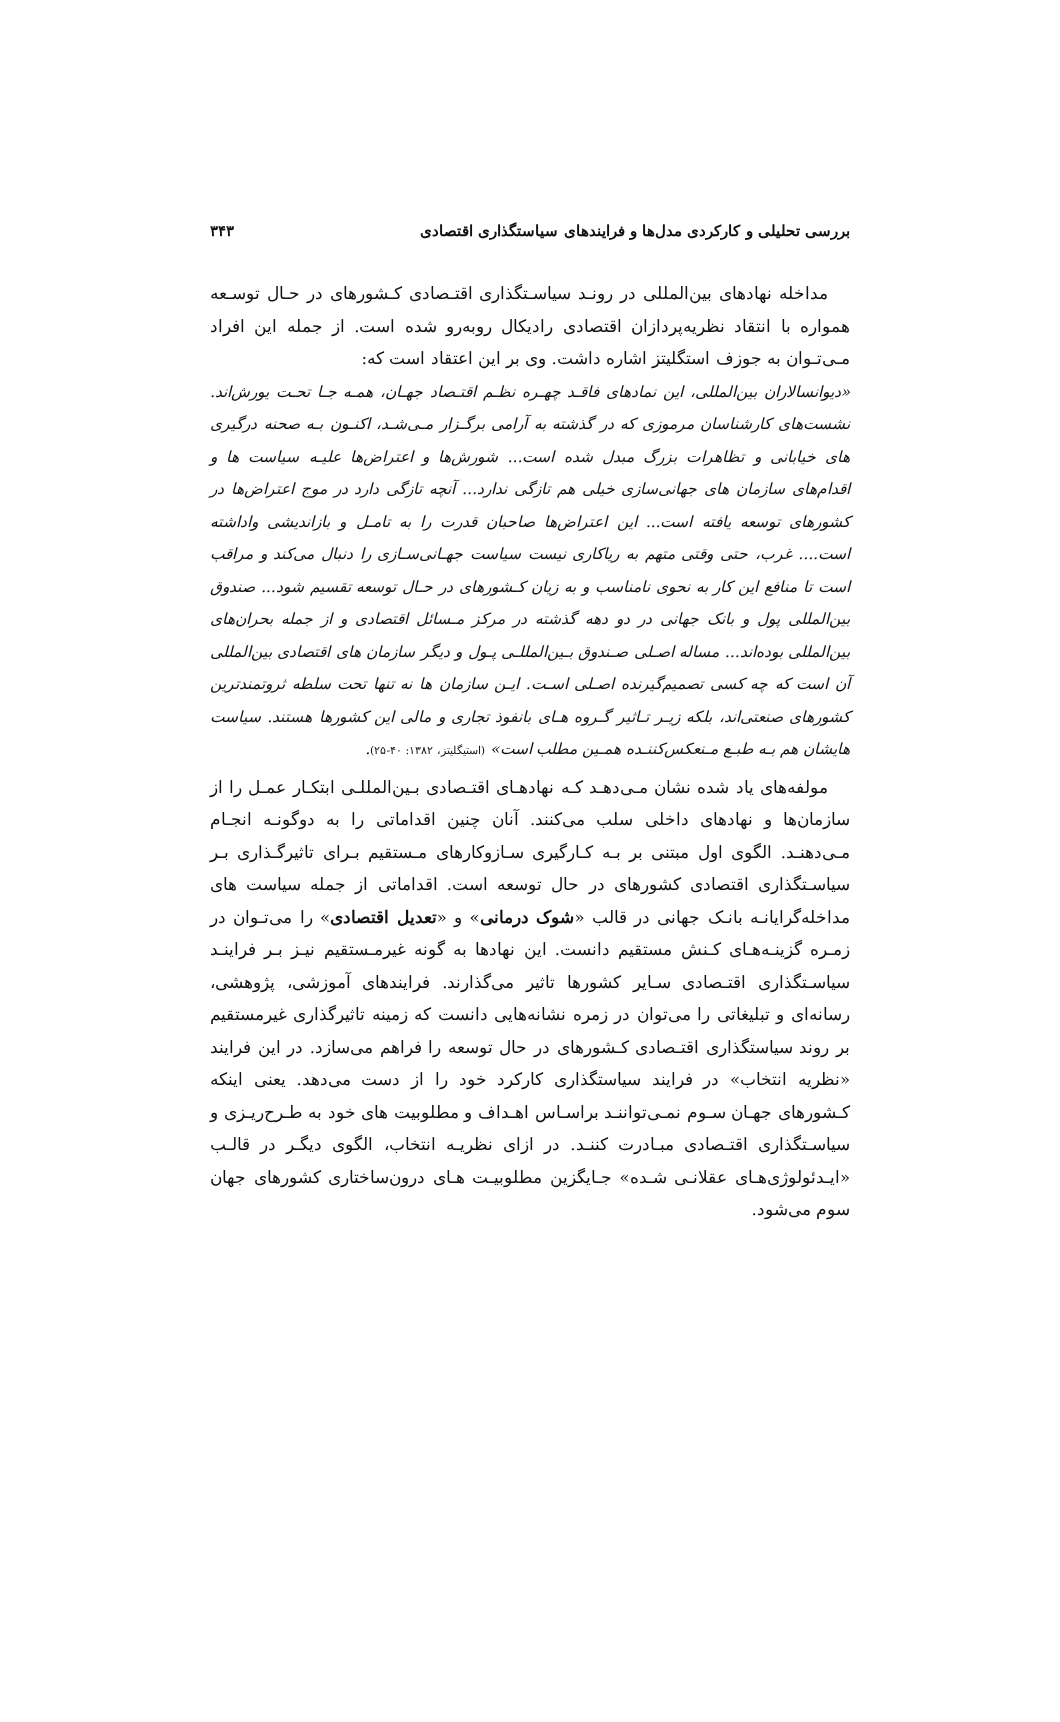بررسی تحلیلی و کارکردی مدل‌ها و فرایندهای سیاستگذاری اقتصادی ۳۴۳
مداخله نهادهای بین‌المللی در رونـد سیاسـتگذاری اقتـصادی کـشورهای در حـال توسـعه همواره با انتقاد نظریه‌پردازان اقتصادی رادیکال روبه‌رو شده است. از جمله این افراد مـی‌تـوان به جوزف استگلیتز اشاره داشت. وی بر این اعتقاد است که:
«دیوانسالاران بین‌المللی، این نمادهای فاقـد چهـره نظـم اقتـصاد جهـان، همـه جـا تحـت یورش‌اند. نشست‌های کارشناسان مرموزی که در گذشته به آرامی برگـزار مـی‌شـد، اکنـون بـه صحنه درگیری های خیابانی و تظاهرات بزرگ مبدل شده است... شورش‌ها و اعتراض‌ها علیـه سیاست ها و اقدام‌های سازمان های جهانی‌سازی خیلی هم تازگی ندارد... آنچه تازگی دارد در موج اعتراض‌ها در کشورهای توسعه یافته است... این اعتراض‌ها صاحبان قدرت را به تامـل و بازاندیشی واداشته است.... غرب، حتی وقتی متهم به ریاکاری نیست سیاست جهـانی‌سـازی را دنبال می‌کند و مراقب است تا منافع این کار به نحوی نامناسب و به زیان کـشورهای در حـال توسعه تقسیم شود... صندوق بین‌المللی پول و بانک جهانی در دو دهه گذشته در مرکز مـسائل اقتصادی و از جمله بحران‌های بین‌المللی بوده‌اند... مساله اصـلی صـندوق بـین‌المللـی پـول و دیگر سازمان های اقتصادی بین‌المللی آن است که چه کسی تصمیم‌گیرنده اصـلی اسـت. ایـن سازمان ها نه تنها تحت سلطه ثروتمندترین کشورهای صنعتی‌اند، بلکه زیـر تـاثیر گـروه هـای بانفوذ تجاری و مالی این کشورها هستند. سیاست هایشان هم بـه طبـع مـنعکس‌کننـده همـین مطلب است» (استیگلیتز، ۱۳۸۲: ۴۰-۲۵).
مولفه‌های یاد شده نشان مـی‌دهـد کـه نهادهـای اقتـصادی بـین‌المللـی ابتکـار عمـل را از سازمان‌ها و نهادهای داخلی سلب می‌کنند. آنان چنین اقداماتی را به دوگونـه انجـام مـی‌دهنـد. الگوی اول مبتنی بر بـه کـارگیری سـازوکارهای مـستقیم بـرای تاثیرگـذاری بـر سیاسـتگذاری اقتصادی کشورهای در حال توسعه است. اقداماتی از جمله سیاست های مداخله‌گرایانـه بانـک جهانی در قالب «شوک درمانی» و «تعدیل اقتصادی» را می‌تـوان در زمـره گزینـه‌هـای کـنش مستقیم دانست. این نهادها به گونه غیرمـستقیم نیـز بـر فراینـد سیاسـتگذاری اقتـصادی سـایر کشورها تاثیر می‌گذارند. فرایندهای آموزشی، پژوهشی، رسانه‌ای و تبلیغاتی را می‌توان در زمره نشانه‌هایی دانست که زمینه تاثیرگذاری غیرمستقیم بر روند سیاستگذاری اقتـصادی کـشورهای در حال توسعه را فراهم می‌سازد. در این فرایند «نظریه انتخاب» در فرایند سیاستگذاری کارکرد خود را از دست می‌دهد. یعنی اینکه کـشورهای جهـان سـوم نمـی‌تواننـد براسـاس اهـداف و مطلوبیت های خود به طـرح‌ریـزی و سیاسـتگذاری اقتـصادی مبـادرت کننـد. در ازای نظریـه انتخاب، الگوی دیگـر در قالـب «ایـدئولوژی‌هـای عقلانـی شـده» جـایگزین مطلوبیـت هـای درون‌ساختاری کشورهای جهان سوم می‌شود.